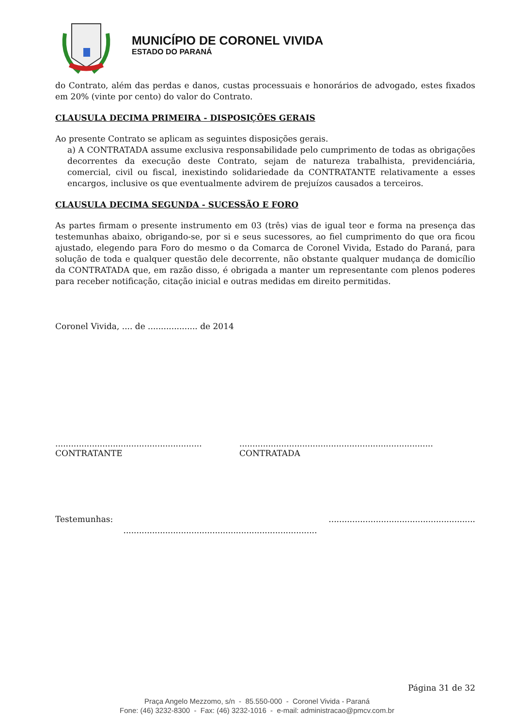MUNICÍPIO DE CORONEL VIVIDA
ESTADO DO PARANÁ
do Contrato, além das perdas e danos, custas processuais e honorários de advogado, estes fixados em 20% (vinte por cento) do valor do Contrato.
CLAUSULA DECIMA PRIMEIRA - DISPOSIÇÕES GERAIS
Ao presente Contrato se aplicam as seguintes disposições gerais.
a) A CONTRATADA assume exclusiva responsabilidade pelo cumprimento de todas as obrigações decorrentes da execução deste Contrato, sejam de natureza trabalhista, previdenciária, comercial, civil ou fiscal, inexistindo solidariedade da CONTRATANTE relativamente a esses encargos, inclusive os que eventualmente advirem de prejuízos causados a terceiros.
CLAUSULA DECIMA SEGUNDA - SUCESSÃO E FORO
As partes firmam o presente instrumento em 03 (três) vias de igual teor e forma na presença das testemunhas abaixo, obrigando-se, por si e seus sucessores, ao fiel cumprimento do que ora ficou ajustado, elegendo para Foro do mesmo o da Comarca de Coronel Vivida, Estado do Paraná, para solução de toda e qualquer questão dele decorrente, não obstante qualquer mudança de domicílio da CONTRATADA que, em razão disso, é obrigada a manter um representante com plenos poderes para receber notificação, citação inicial e outras medidas em direito permitidas.
Coronel Vivida, .... de ................... de 2014
........................................................
CONTRATANTE
..........................................................................
CONTRATADA
Testemunhas: ........................................................ ..........................................................................
Página 31 de 32
Praça Angelo Mezzomo, s/n - 85.550-000 - Coronel Vivida - Paraná
Fone: (46) 3232-8300 - Fax: (46) 3232-1016 - e-mail: administracao@pmcv.com.br